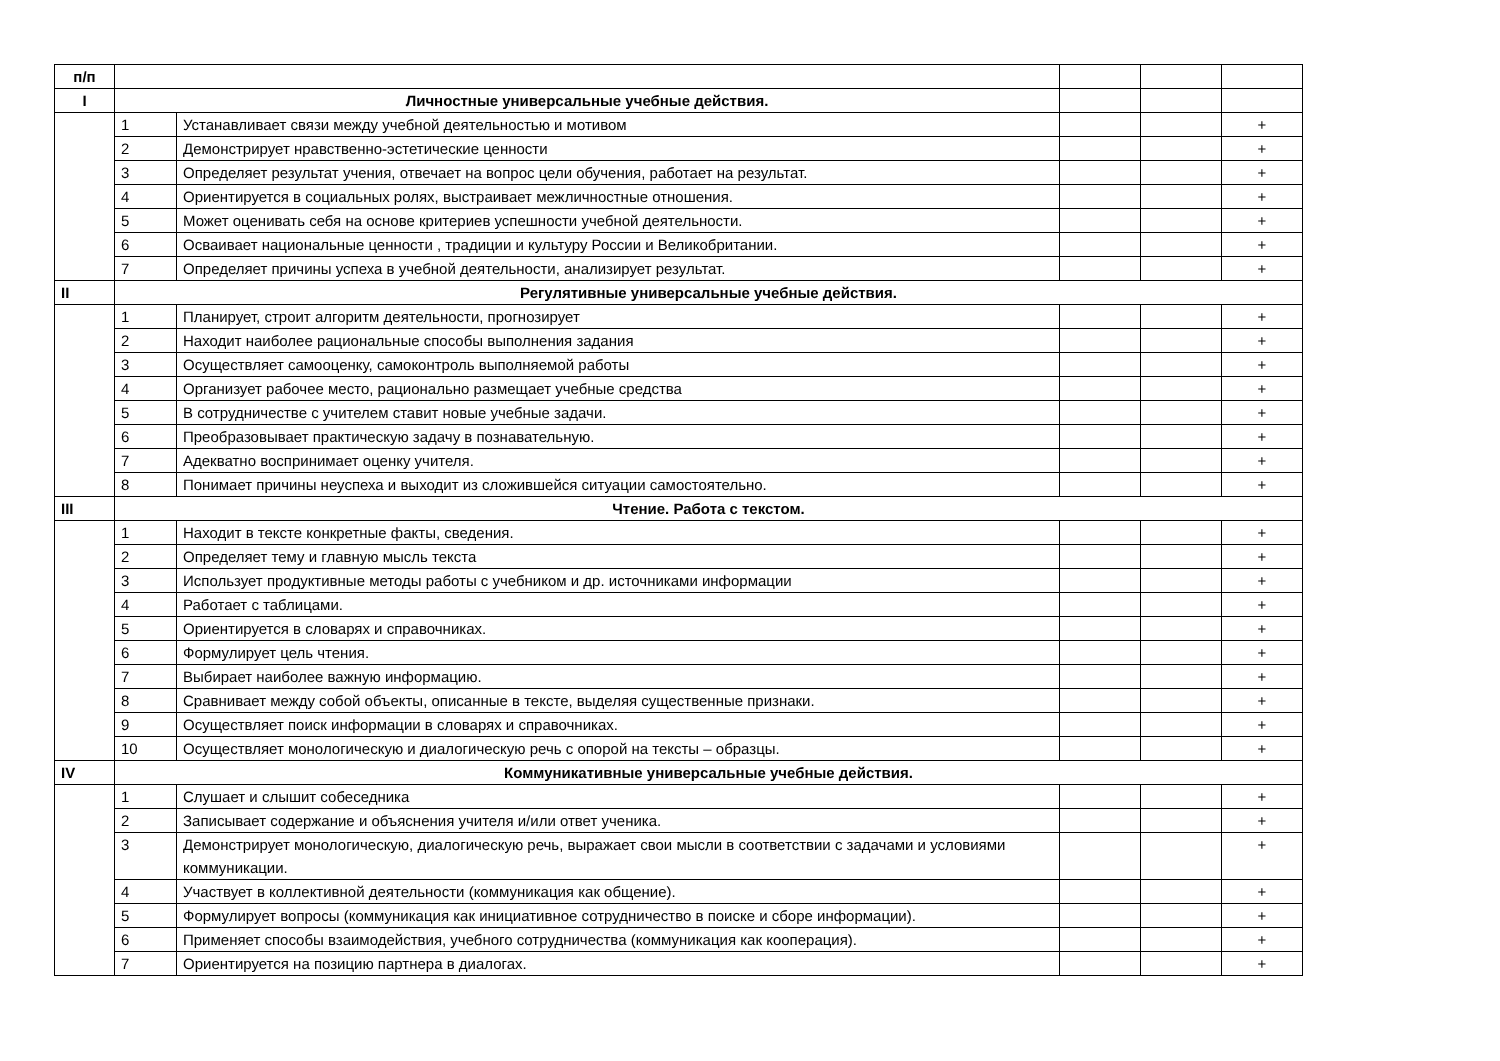| п/п | | | | | |
| I | Личностные универсальные учебные действия. | | | | |
| | 1 | Устанавливает связи между учебной деятельностью и мотивом | | | + |
| | 2 | Демонстрирует нравственно-эстетические ценности | | | + |
| | 3 | Определяет результат учения, отвечает на вопрос цели обучения, работает на результат. | | | + |
| | 4 | Ориентируется в социальных ролях, выстраивает межличностные отношения. | | | + |
| | 5 | Может оценивать себя на основе критериев успешности учебной деятельности. | | | + |
| | 6 | Осваивает национальные ценности , традиции и культуру России и Великобритании. | | | + |
| | 7 | Определяет причины успеха в учебной деятельности, анализирует результат. | | | + |
| II | Регулятивные универсальные учебные действия. | | | | |
| | 1 | Планирует, строит алгоритм деятельности, прогнозирует | | | + |
| | 2 | Находит наиболее рациональные способы выполнения задания | | | + |
| | 3 | Осуществляет самооценку, самоконтроль выполняемой работы | | | + |
| | 4 | Организует рабочее место, рационально размещает учебные средства | | | + |
| | 5 | В сотрудничестве с учителем ставит новые учебные задачи. | | | + |
| | 6 | Преобразовывает практическую задачу в познавательную. | | | + |
| | 7 | Адекватно воспринимает оценку учителя. | | | + |
| | 8 | Понимает причины неуспеха и выходит из сложившейся ситуации самостоятельно. | | | + |
| III | Чтение. Работа с текстом. | | | | |
| | 1 | Находит в тексте конкретные факты, сведения. | | | + |
| | 2 | Определяет тему и главную мысль текста | | | + |
| | 3 | Использует продуктивные методы работы с учебником и др. источниками информации | | | + |
| | 4 | Работает с таблицами. | | | + |
| | 5 | Ориентируется в словарях и справочниках. | | | + |
| | 6 | Формулирует цель чтения. | | | + |
| | 7 | Выбирает наиболее важную информацию. | | | + |
| | 8 | Сравнивает между собой объекты, описанные в тексте, выделяя существенные признаки. | | | + |
| | 9 | Осуществляет поиск информации в словарях и справочниках. | | | + |
| | 10 | Осуществляет монологическую и диалогическую речь с опорой на тексты – образцы. | | | + |
| IV | Коммуникативные универсальные учебные действия. | | | | |
| | 1 | Слушает и слышит собеседника | | | + |
| | 2 | Записывает содержание и объяснения учителя и/или ответ ученика. | | | + |
| | 3 | Демонстрирует монологическую, диалогическую речь, выражает свои мысли в соответствии с задачами и условиями коммуникации. | | | + |
| | 4 | Участвует в коллективной деятельности (коммуникация как общение). | | | + |
| | 5 | Формулирует вопросы (коммуникация как инициативное сотрудничество в поиске и сборе информации). | | | + |
| | 6 | Применяет способы взаимодействия, учебного сотрудничества (коммуникация как кооперация). | | | + |
| | 7 | Ориентируется на позицию партнера в диалогах. | | | + |